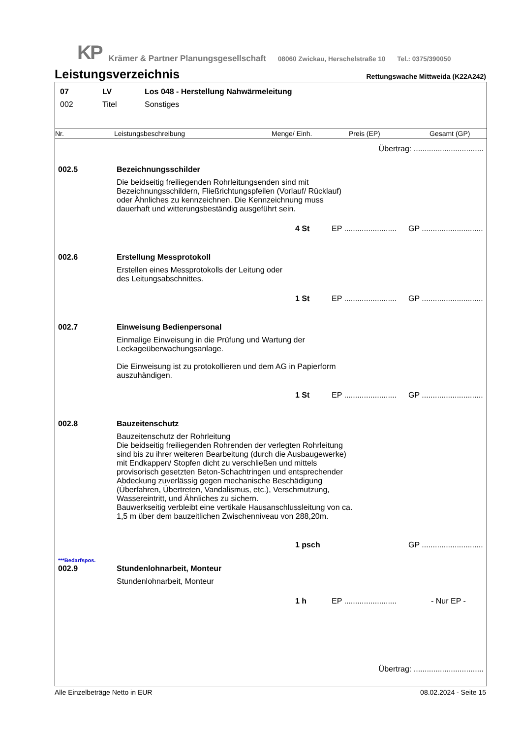KP Krämer & Partner Planungsgesellschaft 08060 Zwickau, Herschelstraße 10 Tel.: 0375/390050
Leistungsverzeichnis
Rettungswache Mittweida (K22A242)
07 LV Los 048 - Herstellung Nahwärmeleitung
002 Titel Sonstiges
Nr. Leistungsbeschreibung Menge/ Einh. Preis (EP) Gesamt (GP)
Übertrag: ................................
002.5 Bezeichnungsschilder
Die beidseitig freiliegenden Rohrleitungsenden sind mit Bezeichnungsschildern, Fließrichtungspfeilen (Vorlauf/ Rücklauf) oder Ähnliches zu kennzeichnen. Die Kennzeichnung muss dauerhaft und witterungsbeständig ausgeführt sein.
4 St EP ........................ GP ............................
002.6 Erstellung Messprotokoll
Erstellen eines Messprotokolls der Leitung oder
des Leitungsabschnittes.
1 St EP ........................ GP ............................
002.7 Einweisung Bedienpersonal
Einmalige Einweisung in die Prüfung und Wartung der Leckageüberwachungsanlage.
Die Einweisung ist zu protokollieren und dem AG in Papierform auszuhändigen.
1 St EP ........................ GP ............................
002.8 Bauzeitenschutz
Bauzeitenschutz der Rohrleitung
Die beidseitig freiliegenden Rohrenden der verlegten Rohrleitung sind bis zu ihrer weiteren Bearbeitung (durch die Ausbaugewerke) mit Endkappen/ Stopfen dicht zu verschließen und mittels provisorisch gesetzten Beton-Schachtringen und entsprechender Abdeckung zuverlässig gegen mechanische Beschädigung (Überfahren, Übertreten, Vandalismus, etc.), Verschmutzung, Wassereintritt, und Ähnliches zu sichern.
Bauwerkseitig verbleibt eine vertikale Hausanschlussleitung von ca. 1,5 m über dem bauzeitlichen Zwischenniveau von 288,20m.
1 psch GP ............................
***Bedarfspos.
002.9 Stundenlohnarbeit, Monteur
Stundenlohnarbeit, Monteur
1 h EP ........................ - Nur EP -
Übertrag: ................................
Alle Einzelbeträge Netto in EUR 08.02.2024 - Seite 15